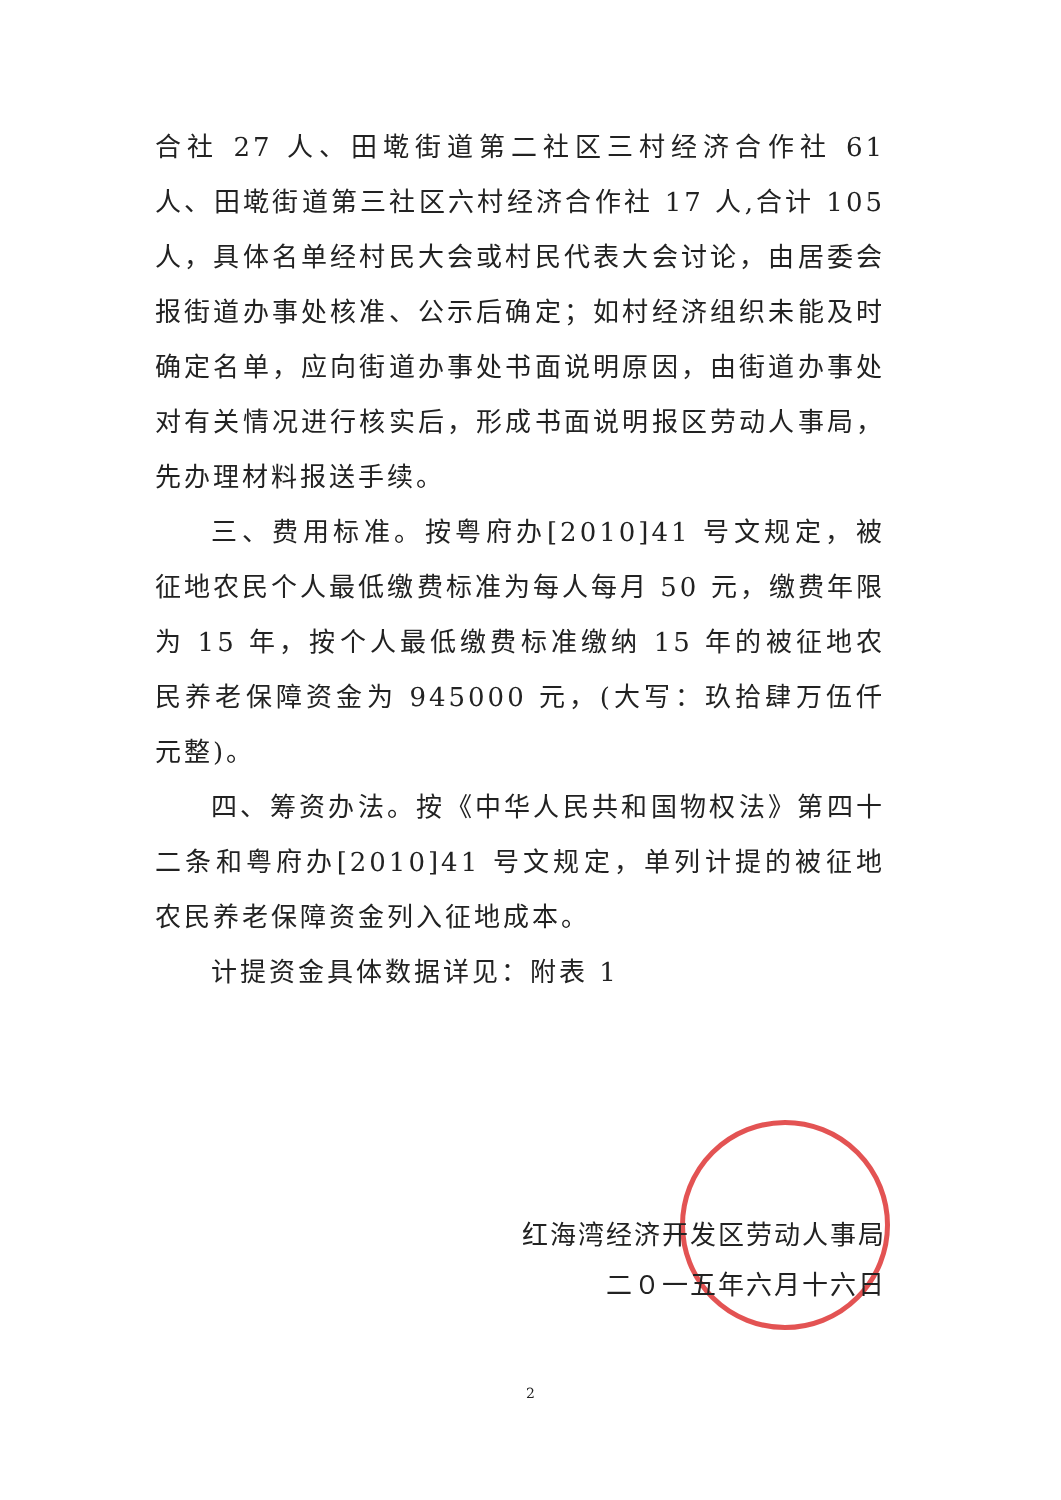合社 27 人、田墘街道第二社区三村经济合作社 61 人、田墘街道第三社区六村经济合作社 17 人,合计 105 人，具体名单经村民大会或村民代表大会讨论，由居委会报街道办事处核准、公示后确定；如村经济组织未能及时确定名单，应向街道办事处书面说明原因，由街道办事处对有关情况进行核实后，形成书面说明报区劳动人事局，先办理材料报送手续。
三、费用标准。按粤府办[2010]41 号文规定，被征地农民个人最低缴费标准为每人每月 50 元，缴费年限为 15 年，按个人最低缴费标准缴纳 15 年的被征地农民养老保障资金为 945000 元，(大写：玖拾肆万伍仟元整)。
四、筹资办法。按《中华人民共和国物权法》第四十二条和粤府办[2010]41 号文规定，单列计提的被征地农民养老保障资金列入征地成本。
计提资金具体数据详见：附表 1
红海湾经济开发区劳动人事局
二０一五年六月十六日
2